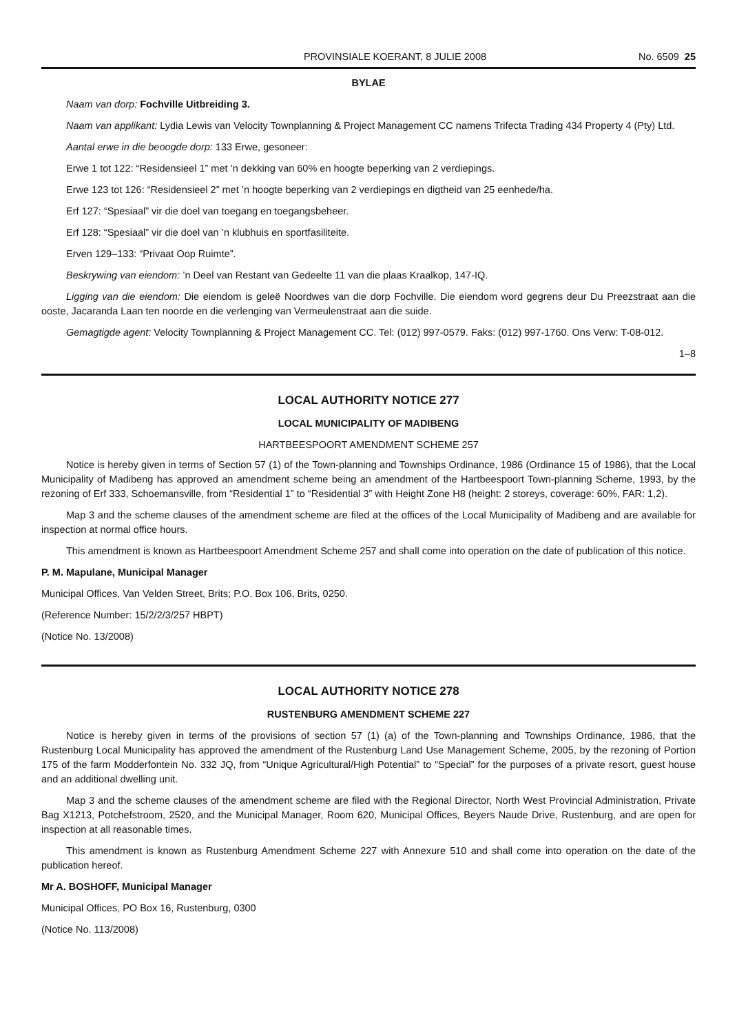PROVINSIALE KOERANT, 8 JULIE 2008 No. 6509 25
BYLAE
Naam van dorp: Fochville Uitbreiding 3.
Naam van applikant: Lydia Lewis van Velocity Townplanning & Project Management CC namens Trifecta Trading 434 Property 4 (Pty) Ltd.
Aantal erwe in die beoogde dorp: 133 Erwe, gesoneer:
Erwe 1 tot 122: “Residensieel 1” met ’n dekking van 60% en hoogte beperking van 2 verdiepings.
Erwe 123 tot 126: “Residensieel 2” met ’n hoogte beperking van 2 verdiepings en digtheid van 25 eenhede/ha.
Erf 127: “Spesiaal” vir die doel van toegang en toegangsbeheer.
Erf 128: “Spesiaal” vir die doel van ’n klubhuis en sportfasiliteite.
Erven 129–133: “Privaat Oop Ruimte”.
Beskrywing van eiendom: ’n Deel van Restant van Gedeelte 11 van die plaas Kraalkop, 147-IQ.
Ligging van die eiendom: Die eiendom is geleë Noordwes van die dorp Fochville. Die eiendom word gegrens deur Du Preezstraat aan die ooste, Jacaranda Laan ten noorde en die verlenging van Vermeulenstraat aan die suide.
Gemagtigde agent: Velocity Townplanning & Project Management CC. Tel: (012) 997-0579. Faks: (012) 997-1760. Ons Verw: T-08-012.
1–8
LOCAL AUTHORITY NOTICE 277
LOCAL MUNICIPALITY OF MADIBENG
HARTBEESPOORT AMENDMENT SCHEME 257
Notice is hereby given in terms of Section 57 (1) of the Town-planning and Townships Ordinance, 1986 (Ordinance 15 of 1986), that the Local Municipality of Madibeng has approved an amendment scheme being an amendment of the Hartbeespoort Town-planning Scheme, 1993, by the rezoning of Erf 333, Schoemansville, from “Residential 1” to “Residential 3” with Height Zone H8 (height: 2 storeys, coverage: 60%, FAR: 1,2).
Map 3 and the scheme clauses of the amendment scheme are filed at the offices of the Local Municipality of Madibeng and are available for inspection at normal office hours.
This amendment is known as Hartbeespoort Amendment Scheme 257 and shall come into operation on the date of publication of this notice.
P. M. Mapulane, Municipal Manager
Municipal Offices, Van Velden Street, Brits; P.O. Box 106, Brits, 0250.
(Reference Number: 15/2/2/3/257 HBPT)
(Notice No. 13/2008)
LOCAL AUTHORITY NOTICE 278
RUSTENBURG AMENDMENT SCHEME 227
Notice is hereby given in terms of the provisions of section 57 (1) (a) of the Town-planning and Townships Ordinance, 1986, that the Rustenburg Local Municipality has approved the amendment of the Rustenburg Land Use Management Scheme, 2005, by the rezoning of Portion 175 of the farm Modderfontein No. 332 JQ, from “Unique Agricultural/High Potential” to “Special” for the purposes of a private resort, guest house and an additional dwelling unit.
Map 3 and the scheme clauses of the amendment scheme are filed with the Regional Director, North West Provincial Administration, Private Bag X1213, Potchefstroom, 2520, and the Municipal Manager, Room 620, Municipal Offices, Beyers Naude Drive, Rustenburg, and are open for inspection at all reasonable times.
This amendment is known as Rustenburg Amendment Scheme 227 with Annexure 510 and shall come into operation on the date of the publication hereof.
Mr A. BOSHOFF, Municipal Manager
Municipal Offices, PO Box 16, Rustenburg, 0300
(Notice No. 113/2008)